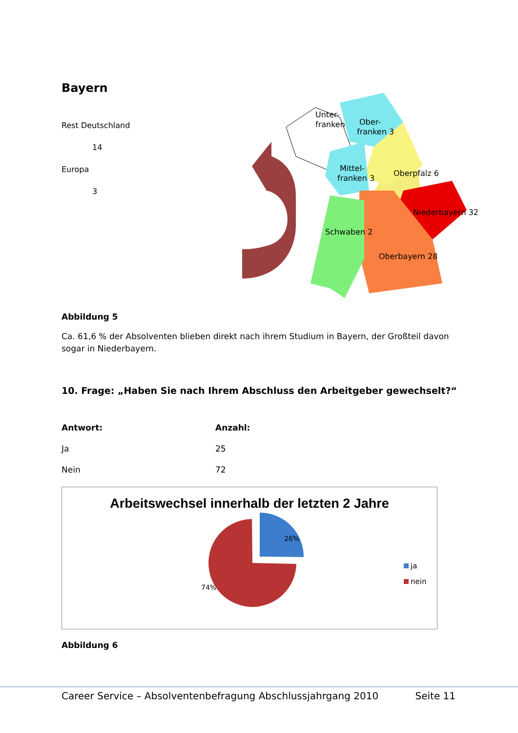Bayern
Rest Deutschland
14
Europa
3
Unter-
franken
Ober-
franken 3
Mittel-
franken 3
Oberpfalz 6
Niederbayern 32
Schwaben 2
Oberbayern 28
Abbildung 5
Ca. 61,6 % der Absolventen blieben direkt nach ihrem Studium in Bayern, der Großteil davon sogar in Niederbayern.
10. Frage: „Haben Sie nach Ihrem Abschluss den Arbeitgeber gewechselt?“
| Antwort: | Anzahl: |
| --- | --- |
| Ja | 25 |
| Nein | 72 |
Arbeitswechsel innerhalb der letzten 2 Jahre
26%
74%
ja
nein
Abbildung 6
Career Service – Absolventenbefragung Abschlussjahrgang 2010 Seite 11